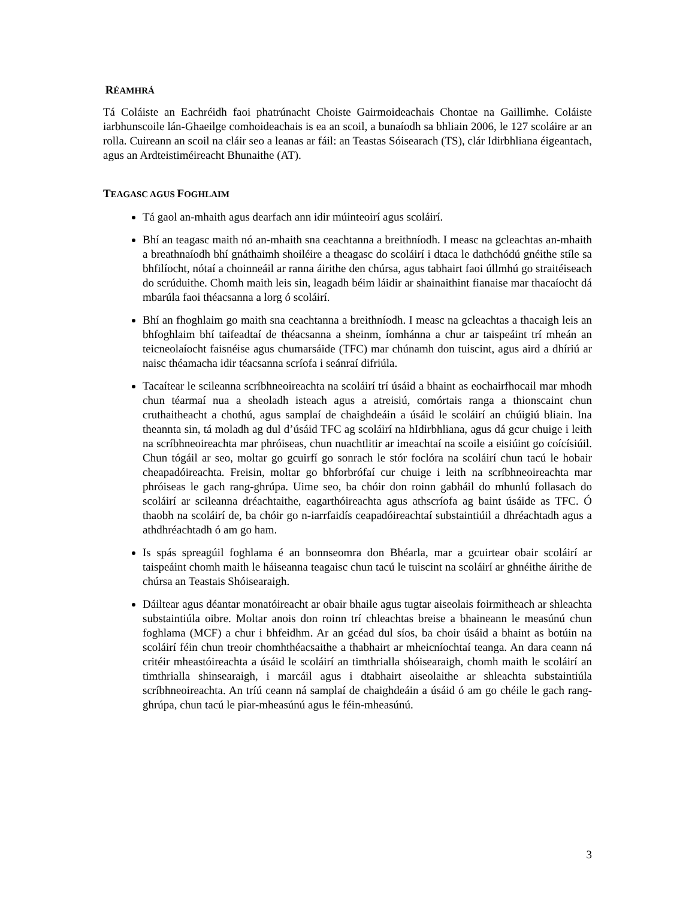RÉAMHRÁ
Tá Coláiste an Eachréidh faoi phatrúnacht Choiste Gairmoideachais Chontae na Gaillimhe. Coláiste iarbhunscoile lán-Ghaeilge comhoideachais is ea an scoil, a bunaíodh sa bhliain 2006, le 127 scoláire ar an rolla. Cuireann an scoil na cláir seo a leanas ar fáil: an Teastas Sóisearach (TS), clár Idirbhliana éigeantach, agus an Ardteistiméireacht Bhunaithe (AT).
TEAGASC AGUS FOGHLAIM
Tá gaol an-mhaith agus dearfach ann idir múinteoirí agus scoláirí.
Bhí an teagasc maith nó an-mhaith sna ceachtanna a breithníodh. I measc na gcleachtas an-mhaith a breathnaíodh bhí gnáthaimh shoiléire a theagasc do scoláirí i dtaca le dathchódú gnéithe stíle sa bhfilíocht, nótaí a choinneáil ar ranna áirithe den chúrsa, agus tabhairt faoi úllmhú go straitéiseach do scrúduithe. Chomh maith leis sin, leagadh béim láidir ar shainaithint fianaise mar thacaíocht dá mbarúla faoi théacsanna a lorg ó scoláirí.
Bhí an fhoghlaim go maith sna ceachtanna a breithníodh. I measc na gcleachtas a thacaigh leis an bhfoghlaim bhí taifeadtaí de théacsanna a sheinm, íomhánna a chur ar taispeáint trí mheán an teicneolaíocht faisnéise agus chumarsáide (TFC) mar chúnamh don tuiscint, agus aird a dhíriú ar naisc théamacha idir téacsanna scríofa i seánraí difriúla.
Tacaítear le scileanna scríbhneoireachta na scoláirí trí úsáid a bhaint as eochairfhocail mar mhodh chun téarmaí nua a sheoladh isteach agus a atreisiú, comórtais ranga a thionscaint chun cruthaitheacht a chothú, agus samplaí de chaighdeáin a úsáid le scoláirí an chúigiú bliain. Ina theannta sin, tá moladh ag dul d’úsáid TFC ag scoláirí na hIdirbhliana, agus dá gcur chuige i leith na scríbhneoireachta mar phróiseas, chun nuachtlitir ar imeachtaí na scoile a eisiúint go coícísiúil. Chun tógáil ar seo, moltar go gcuirfí go sonrach le stór foclóra na scoláirí chun tacú le hobair cheapadóireachta. Freisin, moltar go bhforbrófaí cur chuige i leith na scríbhneoireachta mar phróiseas le gach rang-ghrúpa. Uime seo, ba chóir don roinn gabháil do mhunlú follasach do scoláirí ar scileanna dréachtaithe, eagarthóireachta agus athscríofa ag baint úsáide as TFC. Ó thaobh na scoláirí de, ba chóir go n-iarrfaidís ceapadóireachtaí substaintiúil a dhréachtadh agus a athdhréachtadh ó am go ham.
Is spás spreagúil foghlama é an bonnseomra don Bhéarla, mar a gcuirtear obair scoláirí ar taispeáint chomh maith le háiseanna teagaisc chun tacú le tuiscint na scoláirí ar ghnéithe áirithe de chúrsa an Teastais Shóisearaigh.
Dáiltear agus déantar monatóireacht ar obair bhaile agus tugtar aiseolais foirmitheach ar shleachta substaintiúla oibre. Moltar anois don roinn trí chleachtas breise a bhaineann le measúnú chun foghlama (MCF) a chur i bhfeidhm. Ar an gcéad dul síos, ba choir úsáid a bhaint as botúin na scoláirí féin chun treoir chomhthéacsaithe a thabhairt ar mheicníochtaí teanga. An dara ceann ná critéir mheastóireachta a úsáid le scoláirí an timthrialla shóisearaigh, chomh maith le scoláirí an timthrialla shinsearaigh, i marcáil agus i dtabhairt aiseolaithe ar shleachta substaintiúla scríbhneoireachta. An tríú ceann ná samplaí de chaighdeáin a úsáid ó am go chéile le gach rang-ghrúpa, chun tacú le piar-mheasúnú agus le féin-mheasúnú.
3